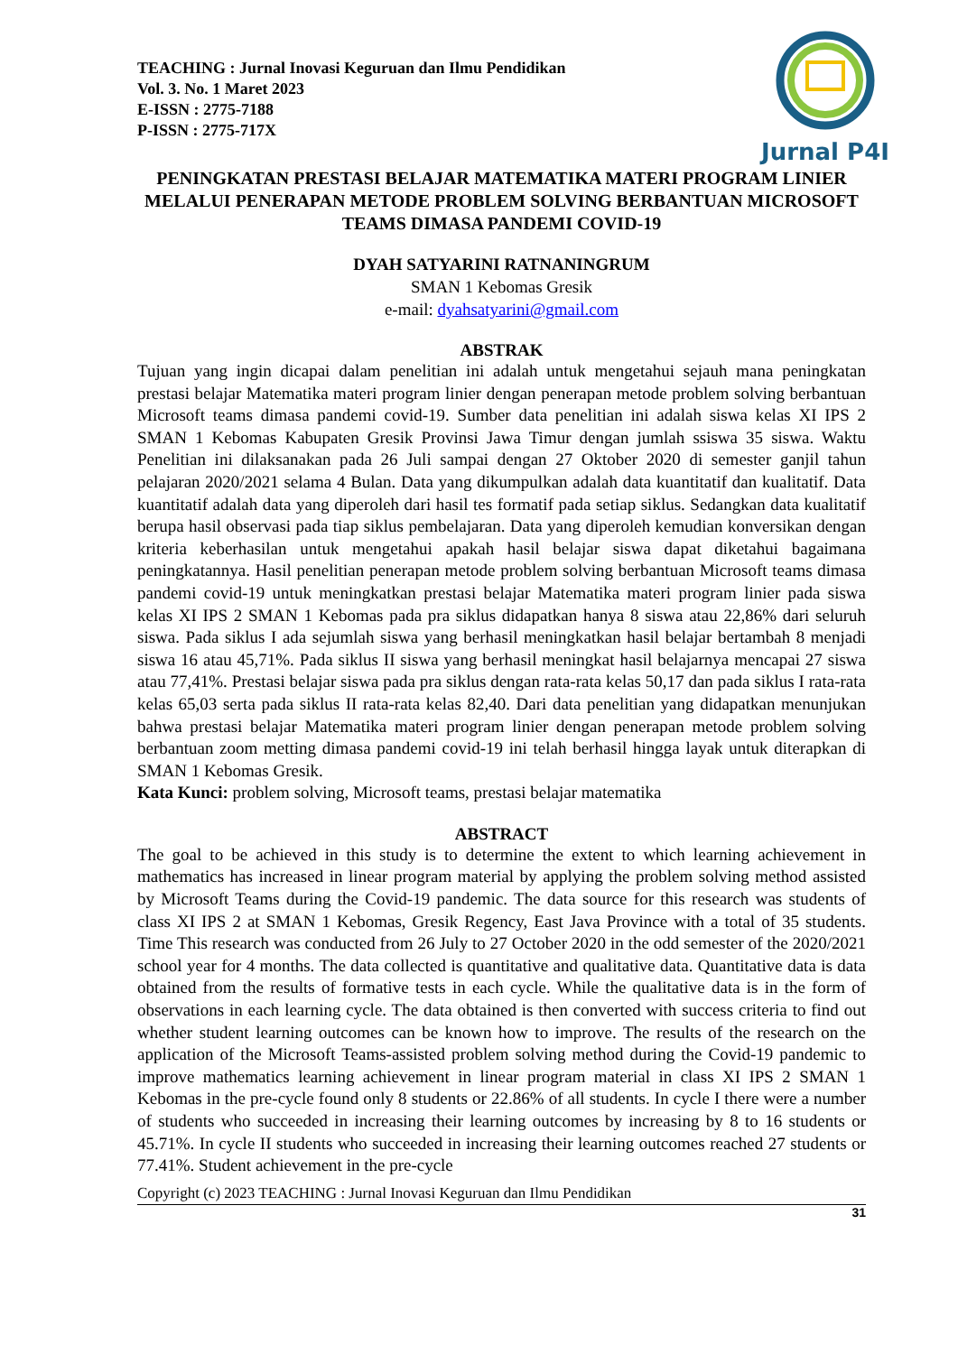TEACHING : Jurnal Inovasi Keguruan dan Ilmu Pendidikan
Vol. 3. No. 1 Maret 2023
E-ISSN : 2775-7188
P-ISSN : 2775-717X
Jurnal P4I
PENINGKATAN PRESTASI BELAJAR MATEMATIKA MATERI PROGRAM LINIER MELALUI PENERAPAN METODE PROBLEM SOLVING BERBANTUAN MICROSOFT TEAMS DIMASA PANDEMI COVID-19
DYAH SATYARINI RATNANINGRUM
SMAN 1 Kebomas Gresik
e-mail: dyahsatyarini@gmail.com
ABSTRAK
Tujuan yang ingin dicapai dalam penelitian ini adalah untuk mengetahui sejauh mana peningkatan prestasi belajar Matematika materi program linier dengan penerapan metode problem solving berbantuan Microsoft teams dimasa pandemi covid-19. Sumber data penelitian ini adalah siswa kelas XI IPS 2 SMAN 1 Kebomas Kabupaten Gresik Provinsi Jawa Timur dengan jumlah ssiswa 35 siswa. Waktu Penelitian ini dilaksanakan pada 26 Juli sampai dengan 27 Oktober 2020 di semester ganjil tahun pelajaran 2020/2021 selama 4 Bulan. Data yang dikumpulkan adalah data kuantitatif dan kualitatif. Data kuantitatif adalah data yang diperoleh dari hasil tes formatif pada setiap siklus. Sedangkan data kualitatif berupa hasil observasi pada tiap siklus pembelajaran. Data yang diperoleh kemudian konversikan dengan kriteria keberhasilan untuk mengetahui apakah hasil belajar siswa dapat diketahui bagaimana peningkatannya. Hasil penelitian penerapan metode problem solving berbantuan Microsoft teams dimasa pandemi covid-19 untuk meningkatkan prestasi belajar Matematika materi program linier pada siswa kelas XI IPS 2 SMAN 1 Kebomas pada pra siklus didapatkan hanya 8 siswa atau 22,86% dari seluruh siswa. Pada siklus I ada sejumlah siswa yang berhasil meningkatkan hasil belajar bertambah 8 menjadi siswa 16 atau 45,71%. Pada siklus II siswa yang berhasil meningkat hasil belajarnya mencapai 27 siswa atau 77,41%. Prestasi belajar siswa pada pra siklus dengan rata-rata kelas 50,17 dan pada siklus I rata-rata kelas 65,03 serta pada siklus II rata-rata kelas 82,40. Dari data penelitian yang didapatkan menunjukan bahwa prestasi belajar Matematika materi program linier dengan penerapan metode problem solving berbantuan zoom metting dimasa pandemi covid-19 ini telah berhasil hingga layak untuk diterapkan di SMAN 1 Kebomas Gresik.
Kata Kunci: problem solving, Microsoft teams, prestasi belajar matematika
ABSTRACT
The goal to be achieved in this study is to determine the extent to which learning achievement in mathematics has increased in linear program material by applying the problem solving method assisted by Microsoft Teams during the Covid-19 pandemic. The data source for this research was students of class XI IPS 2 at SMAN 1 Kebomas, Gresik Regency, East Java Province with a total of 35 students. Time This research was conducted from 26 July to 27 October 2020 in the odd semester of the 2020/2021 school year for 4 months. The data collected is quantitative and qualitative data. Quantitative data is data obtained from the results of formative tests in each cycle. While the qualitative data is in the form of observations in each learning cycle. The data obtained is then converted with success criteria to find out whether student learning outcomes can be known how to improve. The results of the research on the application of the Microsoft Teams-assisted problem solving method during the Covid-19 pandemic to improve mathematics learning achievement in linear program material in class XI IPS 2 SMAN 1 Kebomas in the pre-cycle found only 8 students or 22.86% of all students. In cycle I there were a number of students who succeeded in increasing their learning outcomes by increasing by 8 to 16 students or 45.71%. In cycle II students who succeeded in increasing their learning outcomes reached 27 students or 77.41%. Student achievement in the pre-cycle
Copyright (c) 2023 TEACHING : Jurnal Inovasi Keguruan dan Ilmu Pendidikan
31